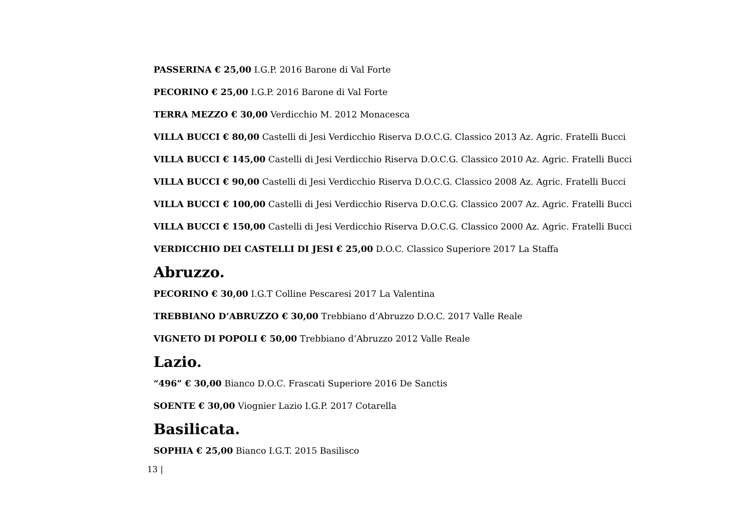PASSERINA € 25,00 I.G.P. 2016 Barone di Val Forte
PECORINO € 25,00 I.G.P. 2016 Barone di Val Forte
TERRA MEZZO € 30,00 Verdicchio M. 2012 Monacesca
VILLA BUCCI € 80,00 Castelli di Jesi Verdicchio Riserva D.O.C.G. Classico 2013 Az. Agric. Fratelli Bucci
VILLA BUCCI € 145,00 Castelli di Jesi Verdicchio Riserva D.O.C.G. Classico 2010 Az. Agric. Fratelli Bucci
VILLA BUCCI € 90,00 Castelli di Jesi Verdicchio Riserva D.O.C.G. Classico 2008 Az. Agric. Fratelli Bucci
VILLA BUCCI € 100,00 Castelli di Jesi Verdicchio Riserva D.O.C.G. Classico 2007 Az. Agric. Fratelli Bucci
VILLA BUCCI € 150,00 Castelli di Jesi Verdicchio Riserva D.O.C.G. Classico 2000 Az. Agric. Fratelli Bucci
VERDICCHIO DEI CASTELLI DI JESI € 25,00 D.O.C. Classico Superiore 2017 La Staffa
Abruzzo.
PECORINO € 30,00 I.G.T Colline Pescaresi 2017 La Valentina
TREBBIANO D’ABRUZZO € 30,00 Trebbiano d’Abruzzo D.O.C. 2017 Valle Reale
VIGNETO DI POPOLI € 50,00 Trebbiano d’Abruzzo 2012 Valle Reale
Lazio.
“496” € 30,00 Bianco D.O.C. Frascati Superiore 2016 De Sanctis
SOENTE € 30,00 Viognier Lazio I.G.P. 2017 Cotarella
Basilicata.
SOPHIA € 25,00 Bianco I.G.T. 2015 Basilisco
13 |